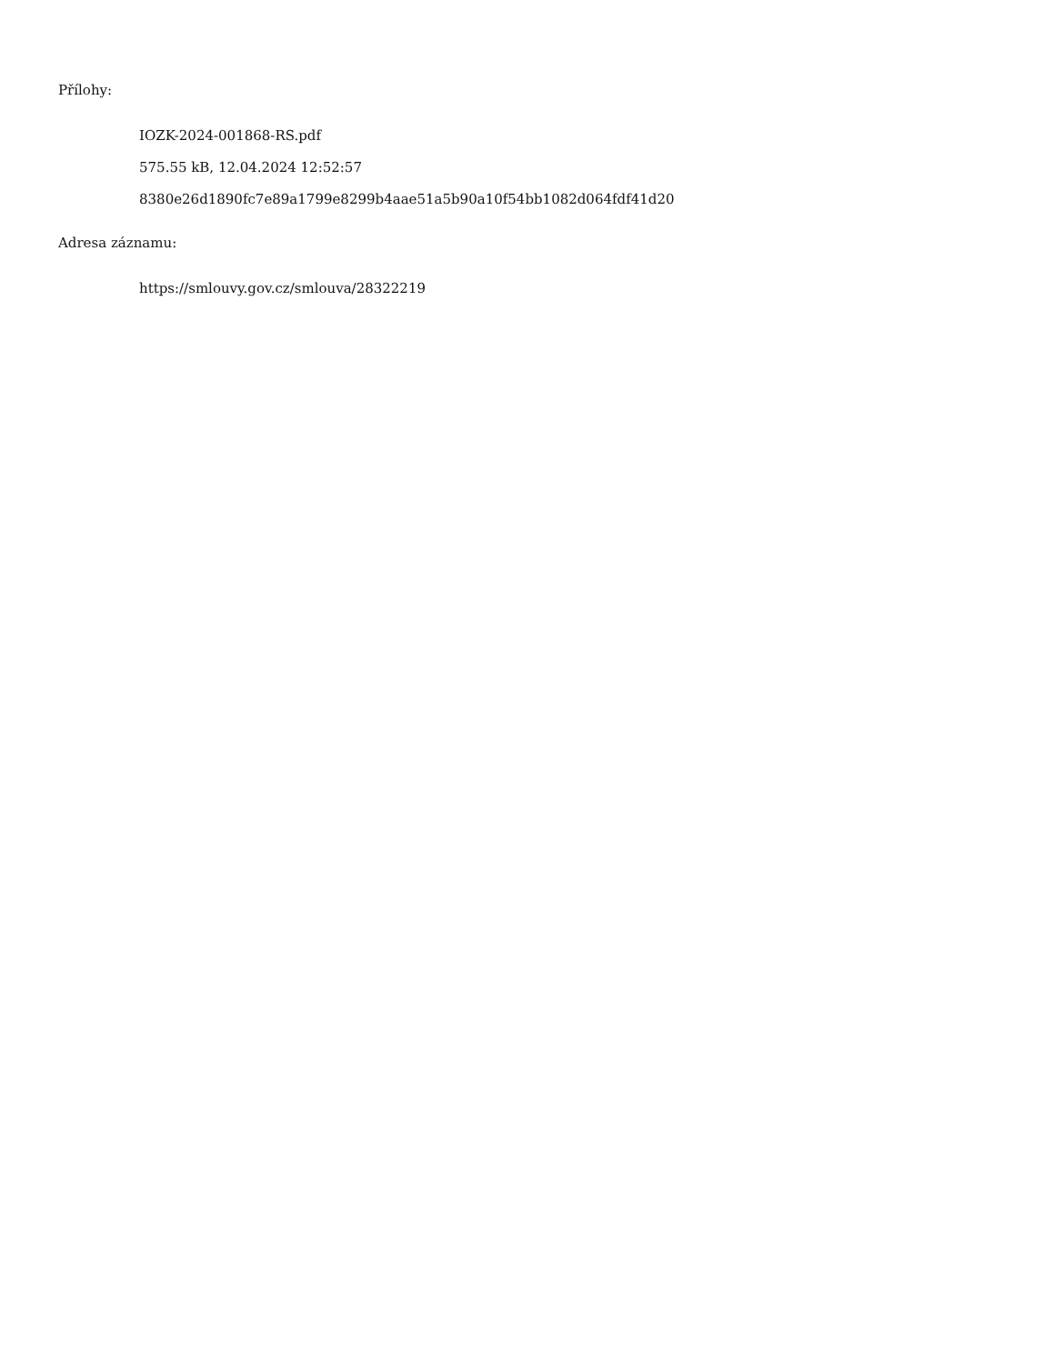Přílohy:
IOZK-2024-001868-RS.pdf
575.55 kB, 12.04.2024 12:52:57
8380e26d1890fc7e89a1799e8299b4aae51a5b90a10f54bb1082d064fdf41d20
Adresa záznamu:
https://smlouvy.gov.cz/smlouva/28322219